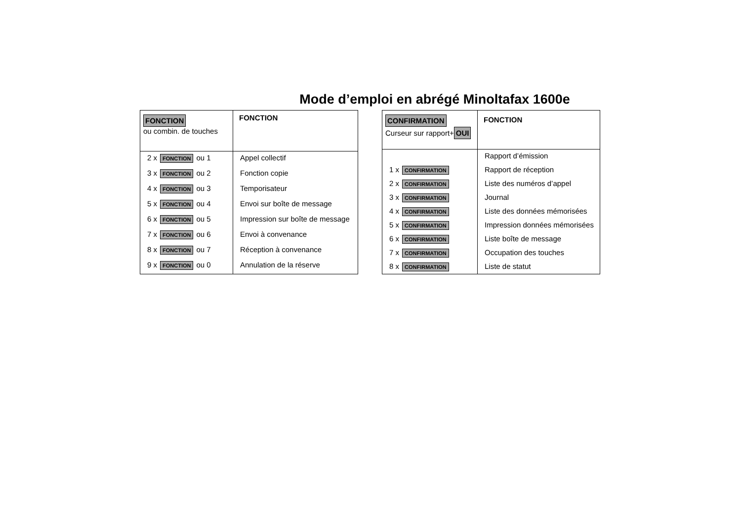Mode d’emploi en abrégé Minoltafax 1600e
| FONCTION ou combin. de touches | FONCTION |
| 2 x FONCTION ou 1 | Appel collectif |
| 3 x FONCTION ou 2 | Fonction copie |
| 4 x FONCTION ou 3 | Temporisateur |
| 5 x FONCTION ou 4 | Envoi sur boîte de message |
| 6 x FONCTION ou 5 | Impression sur boîte de message |
| 7 x FONCTION ou 6 | Envoi à convenance |
| 8 x FONCTION ou 7 | Réception à convenance |
| 9 x FONCTION ou 0 | Annulation de la réserve |
| CONFIRMATION Curseur sur rapport+ OUI | FONCTION |
| | Rapport d’émission |
| 1 x CONFIRMATION | Rapport de réception |
| 2 x CONFIRMATION | Liste des numéros d’appel |
| 3 x CONFIRMATION | Journal |
| 4 x CONFIRMATION | Liste des données mémorisées |
| 5 x CONFIRMATION | Impression données mémorisées |
| 6 x CONFIRMATION | Liste boîte de message |
| 7 x CONFIRMATION | Occupation des touches |
| 8 x CONFIRMATION | Liste de statut |